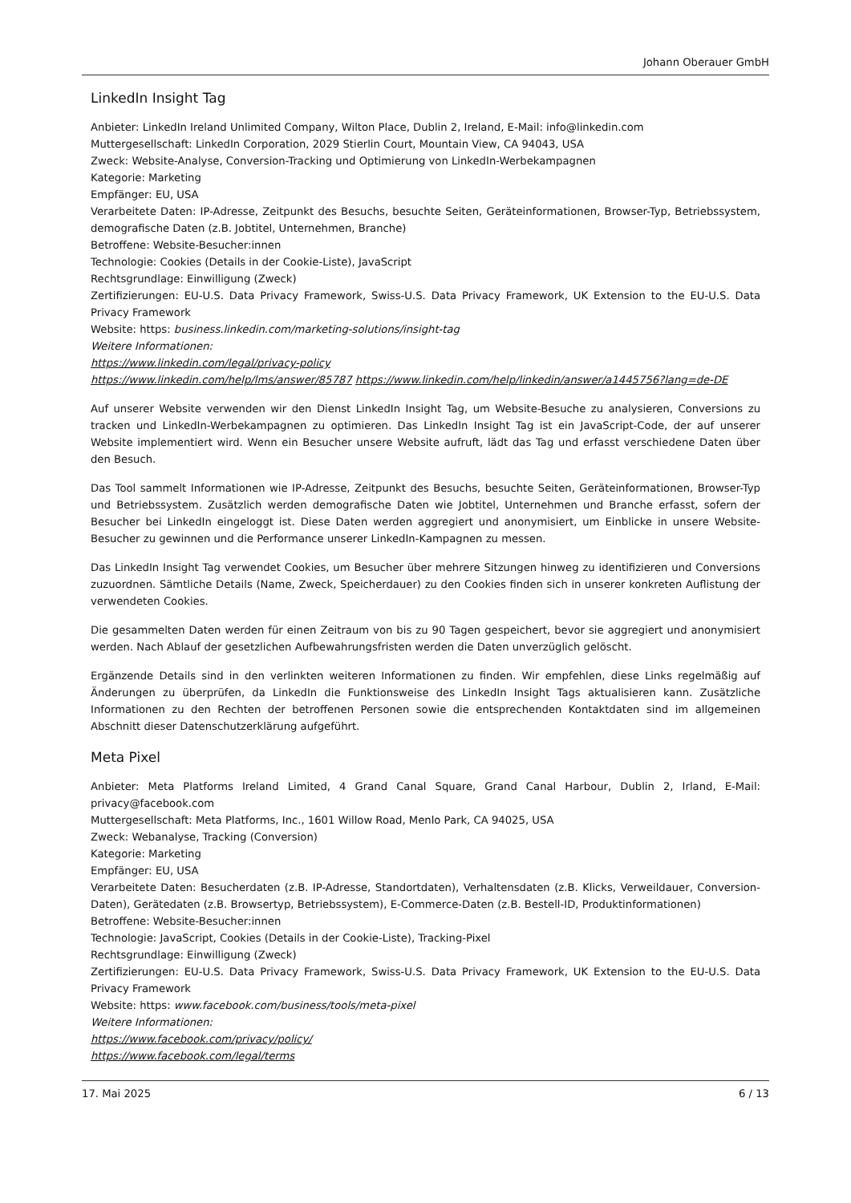Johann Oberauer GmbH
LinkedIn Insight Tag
Anbieter: LinkedIn Ireland Unlimited Company, Wilton Place, Dublin 2, Ireland, E-Mail: info@linkedin.com
Muttergesellschaft: LinkedIn Corporation, 2029 Stierlin Court, Mountain View, CA 94043, USA
Zweck: Website-Analyse, Conversion-Tracking und Optimierung von LinkedIn-Werbekampagnen
Kategorie: Marketing
Empfänger: EU, USA
Verarbeitete Daten: IP-Adresse, Zeitpunkt des Besuchs, besuchte Seiten, Geräteinformationen, Browser-Typ, Betriebssystem, demografische Daten (z.B. Jobtitel, Unternehmen, Branche)
Betroffene: Website-Besucher:innen
Technologie: Cookies (Details in der Cookie-Liste), JavaScript
Rechtsgrundlage: Einwilligung (Zweck)
Zertifizierungen: EU-U.S. Data Privacy Framework, Swiss-U.S. Data Privacy Framework, UK Extension to the EU-U.S. Data Privacy Framework
Website: https: business.linkedin.com/marketing-solutions/insight-tag
Weitere Informationen:
https://www.linkedin.com/legal/privacy-policy
https://www.linkedin.com/help/lms/answer/85787 https://www.linkedin.com/help/linkedin/answer/a1445756?lang=de-DE
Auf unserer Website verwenden wir den Dienst LinkedIn Insight Tag, um Website-Besuche zu analysieren, Conversions zu tracken und LinkedIn-Werbekampagnen zu optimieren. Das LinkedIn Insight Tag ist ein JavaScript-Code, der auf unserer Website implementiert wird. Wenn ein Besucher unsere Website aufruft, lädt das Tag und erfasst verschiedene Daten über den Besuch.
Das Tool sammelt Informationen wie IP-Adresse, Zeitpunkt des Besuchs, besuchte Seiten, Geräteinformationen, Browser-Typ und Betriebssystem. Zusätzlich werden demografische Daten wie Jobtitel, Unternehmen und Branche erfasst, sofern der Besucher bei LinkedIn eingeloggt ist. Diese Daten werden aggregiert und anonymisiert, um Einblicke in unsere Website-Besucher zu gewinnen und die Performance unserer LinkedIn-Kampagnen zu messen.
Das LinkedIn Insight Tag verwendet Cookies, um Besucher über mehrere Sitzungen hinweg zu identifizieren und Conversions zuzuordnen. Sämtliche Details (Name, Zweck, Speicherdauer) zu den Cookies finden sich in unserer konkreten Auflistung der verwendeten Cookies.
Die gesammelten Daten werden für einen Zeitraum von bis zu 90 Tagen gespeichert, bevor sie aggregiert und anonymisiert werden. Nach Ablauf der gesetzlichen Aufbewahrungsfristen werden die Daten unverzüglich gelöscht.
Ergänzende Details sind in den verlinkten weiteren Informationen zu finden. Wir empfehlen, diese Links regelmäßig auf Änderungen zu überprüfen, da LinkedIn die Funktionsweise des LinkedIn Insight Tags aktualisieren kann. Zusätzliche Informationen zu den Rechten der betroffenen Personen sowie die entsprechenden Kontaktdaten sind im allgemeinen Abschnitt dieser Datenschutzerklärung aufgeführt.
Meta Pixel
Anbieter: Meta Platforms Ireland Limited, 4 Grand Canal Square, Grand Canal Harbour, Dublin 2, Irland, E-Mail: privacy@facebook.com
Muttergesellschaft: Meta Platforms, Inc., 1601 Willow Road, Menlo Park, CA 94025, USA
Zweck: Webanalyse, Tracking (Conversion)
Kategorie: Marketing
Empfänger: EU, USA
Verarbeitete Daten: Besucherdaten (z.B. IP-Adresse, Standortdaten), Verhaltensdaten (z.B. Klicks, Verweildauer, Conversion-Daten), Gerätedaten (z.B. Browsertyp, Betriebssystem), E-Commerce-Daten (z.B. Bestell-ID, Produktinformationen)
Betroffene: Website-Besucher:innen
Technologie: JavaScript, Cookies (Details in der Cookie-Liste), Tracking-Pixel
Rechtsgrundlage: Einwilligung (Zweck)
Zertifizierungen: EU-U.S. Data Privacy Framework, Swiss-U.S. Data Privacy Framework, UK Extension to the EU-U.S. Data Privacy Framework
Website: https: www.facebook.com/business/tools/meta-pixel
Weitere Informationen:
https://www.facebook.com/privacy/policy/
https://www.facebook.com/legal/terms
17. Mai 2025 6 / 13